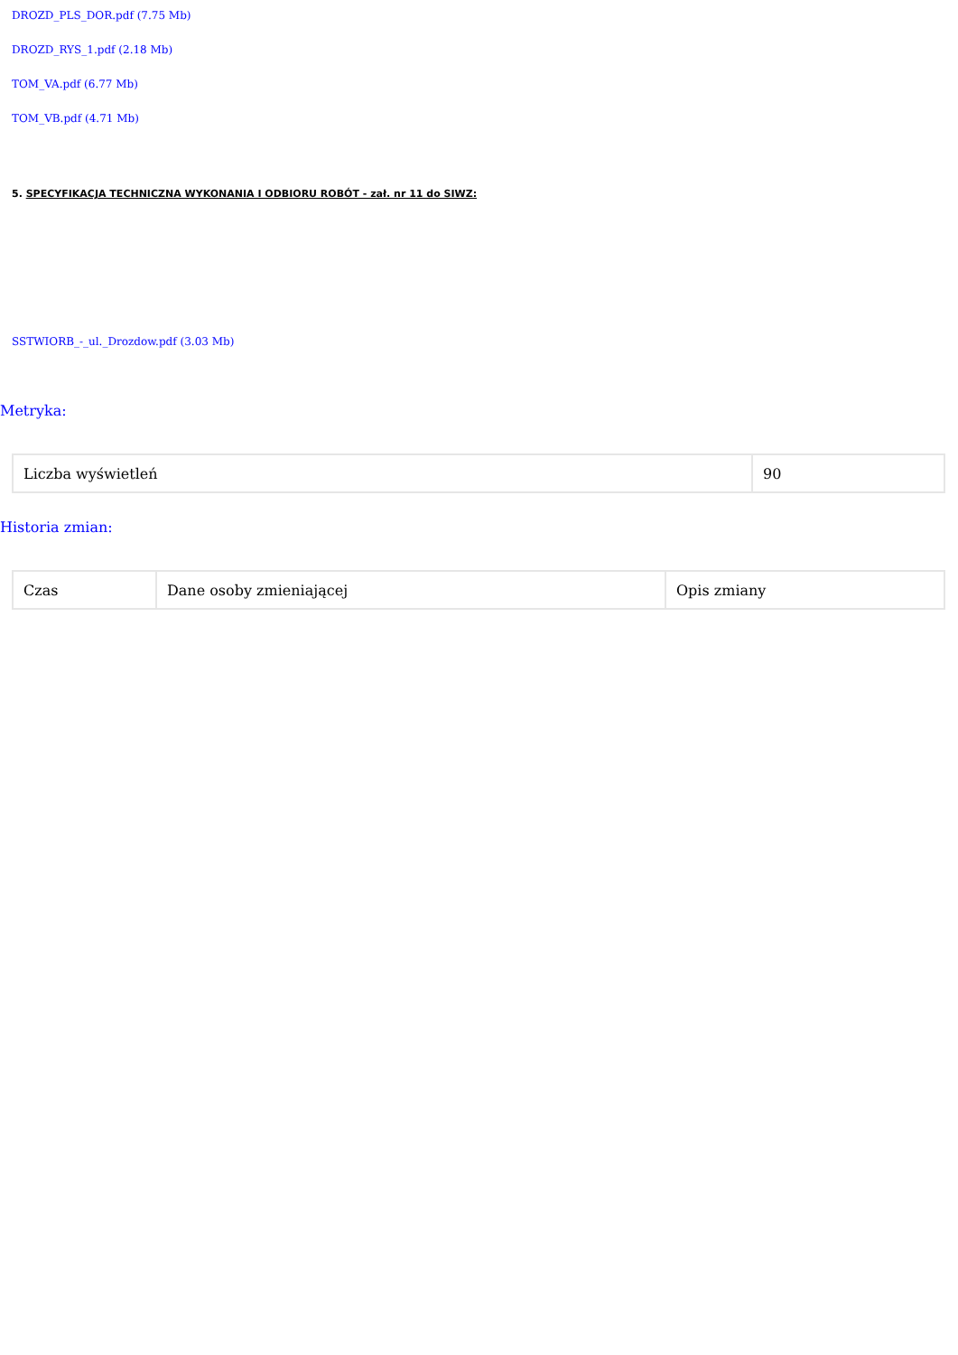DROZD_PLS_DOR.pdf (7.75 Mb)
DROZD_RYS_1.pdf (2.18 Mb)
TOM_VA.pdf (6.77 Mb)
TOM_VB.pdf (4.71 Mb)
5. SPECYFIKACJA TECHNICZNA WYKONANIA I ODBIORU ROBÓT - zał. nr 11 do SIWZ:
SSTWIORB_-_ul._Drozdow.pdf (3.03 Mb)
Metryka:
| Liczba wyświetleń | 90 |
Historia zmian:
| Czas | Dane osoby zmieniającej | Opis zmiany |